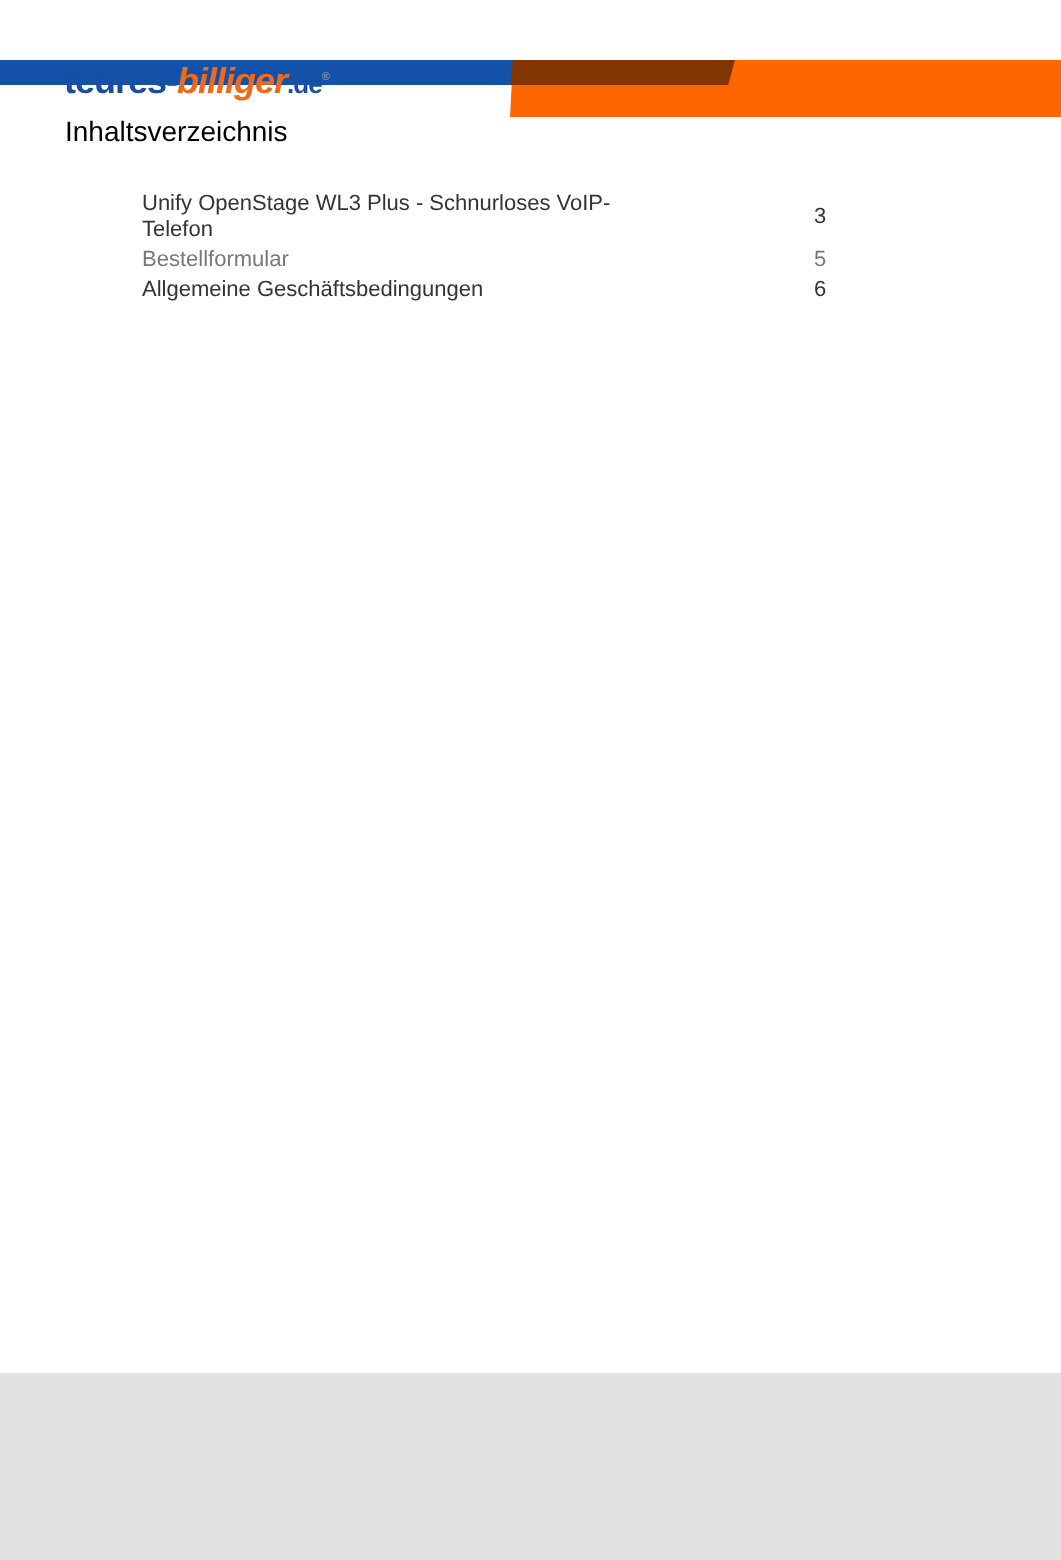teures-billiger.de<sup>®</sup>
Inhaltsverzeichnis
| Unify OpenStage WL3 Plus - Schnurloses VoIP- Telefon | 3 |
| Bestellformular | 5 |
| Allgemeine Geschäftsbedingungen | 6 |